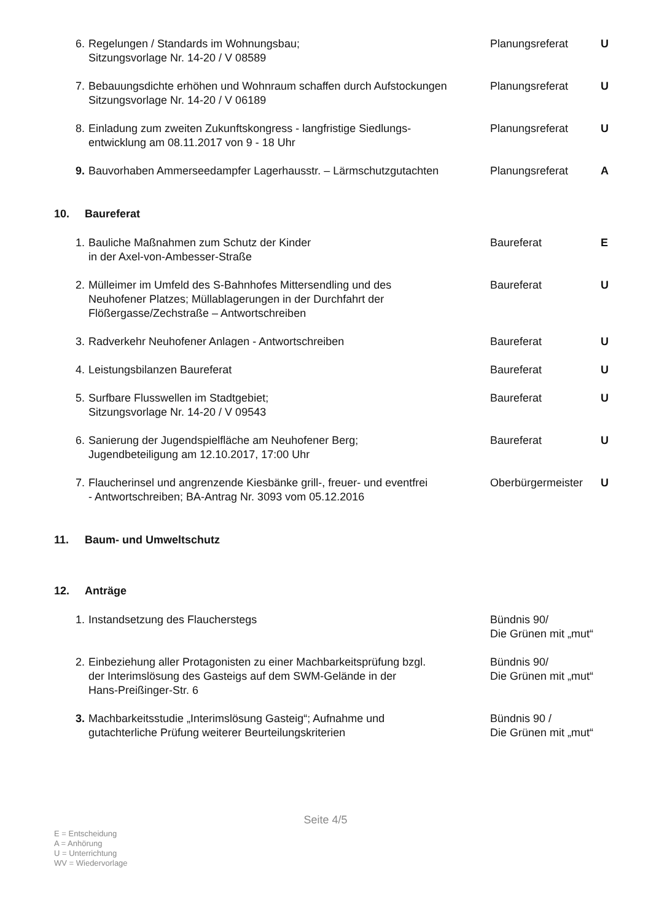6. Regelungen / Standards im Wohnungsbau;
Sitzungsvorlage Nr. 14-20 / V 08589
Planungsreferat U
7. Bebauungsdichte erhöhen und Wohnraum schaffen durch Aufstockungen
Sitzungsvorlage Nr. 14-20 / V 06189
Planungsreferat U
8. Einladung zum zweiten Zukunftskongress - langfristige Siedlungs-
entwicklung am 08.11.2017 von 9 - 18 Uhr
Planungsreferat U
9. Bauvorhaben Ammerseedampfer Lagerhausstr. – Lärmschutzgutachten
Planungsreferat A
10. Baureferat
1. Bauliche Maßnahmen zum Schutz der Kinder
in der Axel-von-Ambesser-Straße
Baureferat E
2. Mülleimer im Umfeld des S-Bahnhofes Mittersendling und des
Neuhofener Platzes; Müllablagerungen in der Durchfahrt der
Flößergasse/Zechstraße – Antwortschreiben
Baureferat U
3. Radverkehr Neuhofener Anlagen - Antwortschreiben Baureferat U
4. Leistungsbilanzen Baureferat Baureferat U
5. Surfbare Flusswellen im Stadtgebiet;
Sitzungsvorlage Nr. 14-20 / V 09543
Baureferat U
6. Sanierung der Jugendspielfläche am Neuhofener Berg;
Jugendbeteiligung am 12.10.2017, 17:00 Uhr
Baureferat U
7. Flaucherinsel und angrenzende Kiesbänke grill-, freuer- und eventfrei
- Antwortschreiben; BA-Antrag Nr. 3093 vom 05.12.2016
Oberbürgermeister
U
11. Baum- und Umweltschutz
12. Anträge
1. Instandsetzung des Flaucherstegs Bündnis 90/
Die Grünen mit „mut“
2. Einbeziehung aller Protagonisten zu einer Machbarkeitsprüfung bzgl.
der Interimslösung des Gasteigs auf dem SWM-Gelände in der
Hans-Preißinger-Str. 6
Bündnis 90/
Die Grünen mit „mut“
3. Machbarkeitsstudie „Interimslösung Gasteig“; Aufnahme und
gutachterliche Prüfung weiterer Beurteilungskriterien
Bündnis 90 /
Die Grünen mit „mut“
Seite 4/5
E = Entscheidung
A = Anhörung
U = Unterrichtung
WV = Wiedervorlage